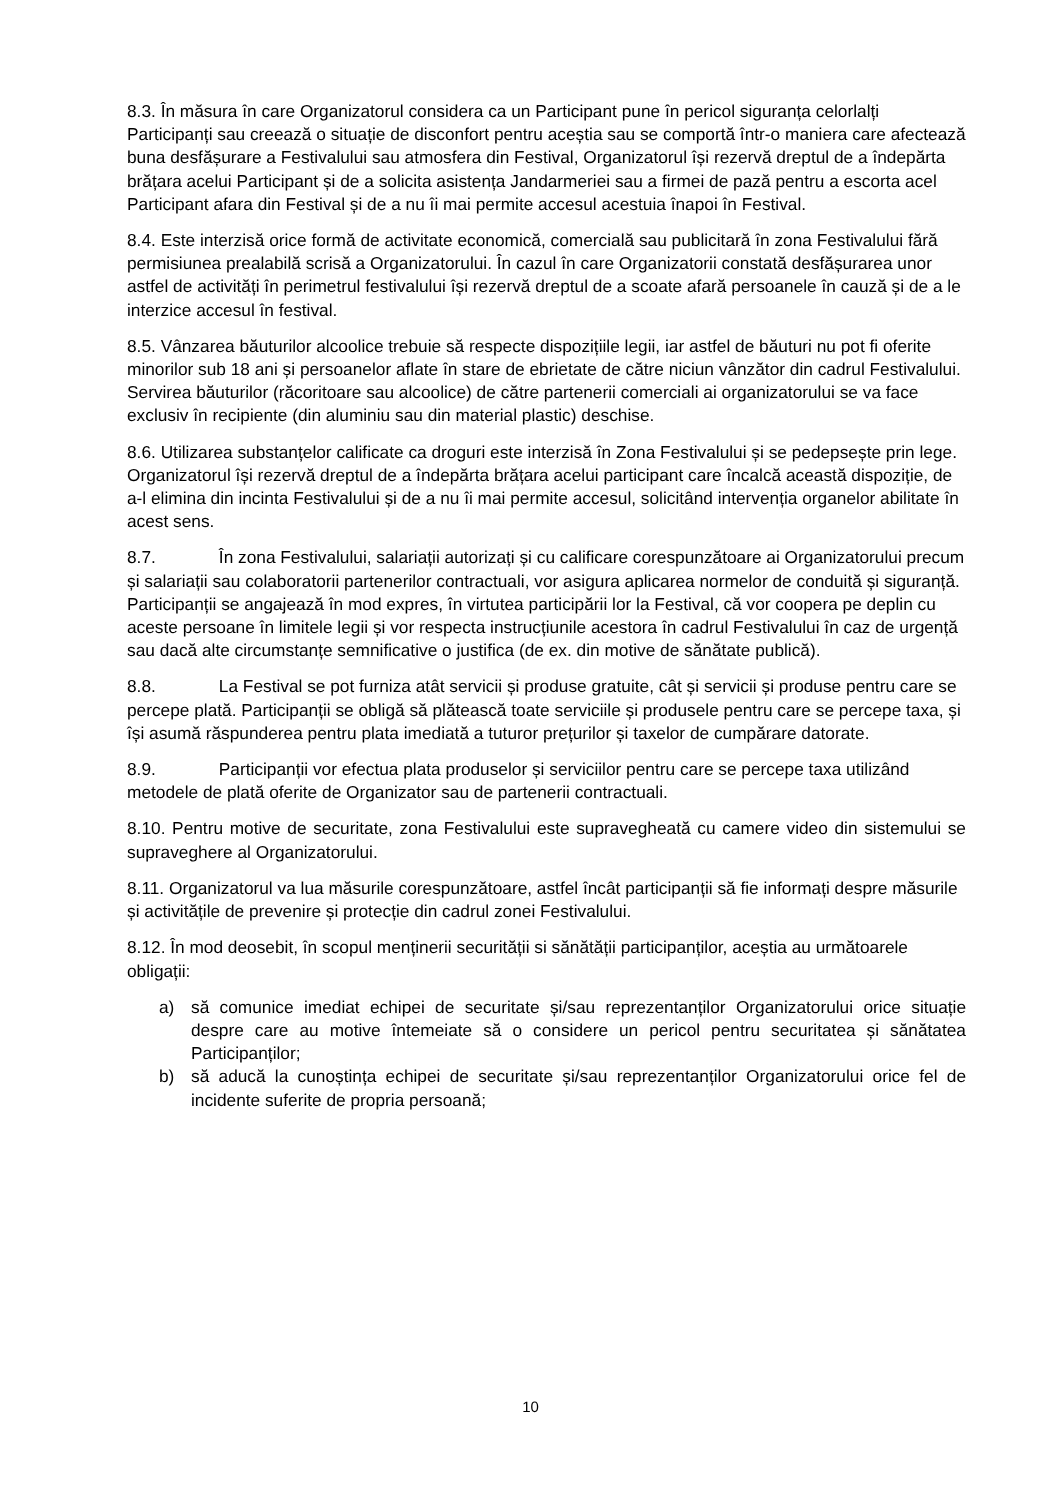8.3. În măsura în care Organizatorul considera ca un Participant pune în pericol siguranța celorlalți Participanți sau creează o situație de disconfort pentru aceștia sau se comportă într-o maniera care afectează buna desfășurare a Festivalului sau atmosfera din Festival, Organizatorul își rezervă dreptul de a îndepărta brățara acelui Participant și de a solicita asistența Jandarmeriei sau a firmei de pază pentru a escorta acel Participant afara din Festival și de a nu îi mai permite accesul acestuia înapoi în Festival.
8.4. Este interzisă orice formă de activitate economică, comercială sau publicitară în zona Festivalului fără permisiunea prealabilă scrisă a Organizatorului. În cazul în care Organizatorii constată desfășurarea unor astfel de activități în perimetrul festivalului își rezervă dreptul de a scoate afară persoanele în cauză și de a le interzice accesul în festival.
8.5. Vânzarea băuturilor alcoolice trebuie să respecte dispozițiile legii, iar astfel de băuturi nu pot fi oferite minorilor sub 18 ani și persoanelor aflate în stare de ebrietate de către niciun vânzător din cadrul Festivalului. Servirea băuturilor (răcoritoare sau alcoolice) de către partenerii comerciali ai organizatorului se va face exclusiv în recipiente (din aluminiu sau din material plastic) deschise.
8.6. Utilizarea substanțelor calificate ca droguri este interzisă în Zona Festivalului și se pedepsește prin lege. Organizatorul își rezervă dreptul de a îndepărta brățara acelui participant care încalcă această dispoziție, de a-l elimina din incinta Festivalului și de a nu îi mai permite accesul, solicitând intervenția organelor abilitate în acest sens.
8.7. În zona Festivalului, salariații autorizați și cu calificare corespunzătoare ai Organizatorului precum și salariații sau colaboratorii partenerilor contractuali, vor asigura aplicarea normelor de conduită și siguranță. Participanții se angajează în mod expres, în virtutea participării lor la Festival, că vor coopera pe deplin cu aceste persoane în limitele legii și vor respecta instrucțiunile acestora în cadrul Festivalului în caz de urgență sau dacă alte circumstanțe semnificative o justifica (de ex. din motive de sănătate publică).
8.8. La Festival se pot furniza atât servicii și produse gratuite, cât și servicii și produse pentru care se percepe plată. Participanții se obligă să plătească toate serviciile și produsele pentru care se percepe taxa, și își asumă răspunderea pentru plata imediată a tuturor prețurilor și taxelor de cumpărare datorate.
8.9. Participanții vor efectua plata produselor și serviciilor pentru care se percepe taxa utilizând metodele de plată oferite de Organizator sau de partenerii contractuali.
8.10. Pentru motive de securitate, zona Festivalului este supravegheată cu camere video din sistemului se supraveghere al Organizatorului.
8.11. Organizatorul va lua măsurile corespunzătoare, astfel încât participanții să fie informați despre măsurile și activitățile de prevenire și protecție din cadrul zonei Festivalului.
8.12. În mod deosebit, în scopul menținerii securității si sănătății participanților, aceștia au următoarele obligații:
a) să comunice imediat echipei de securitate și/sau reprezentanților Organizatorului orice situație despre care au motive întemeiate să o considere un pericol pentru securitatea și sănătatea Participanților;
b) să aducă la cunoștința echipei de securitate și/sau reprezentanților Organizatorului orice fel de incidente suferite de propria persoană;
10